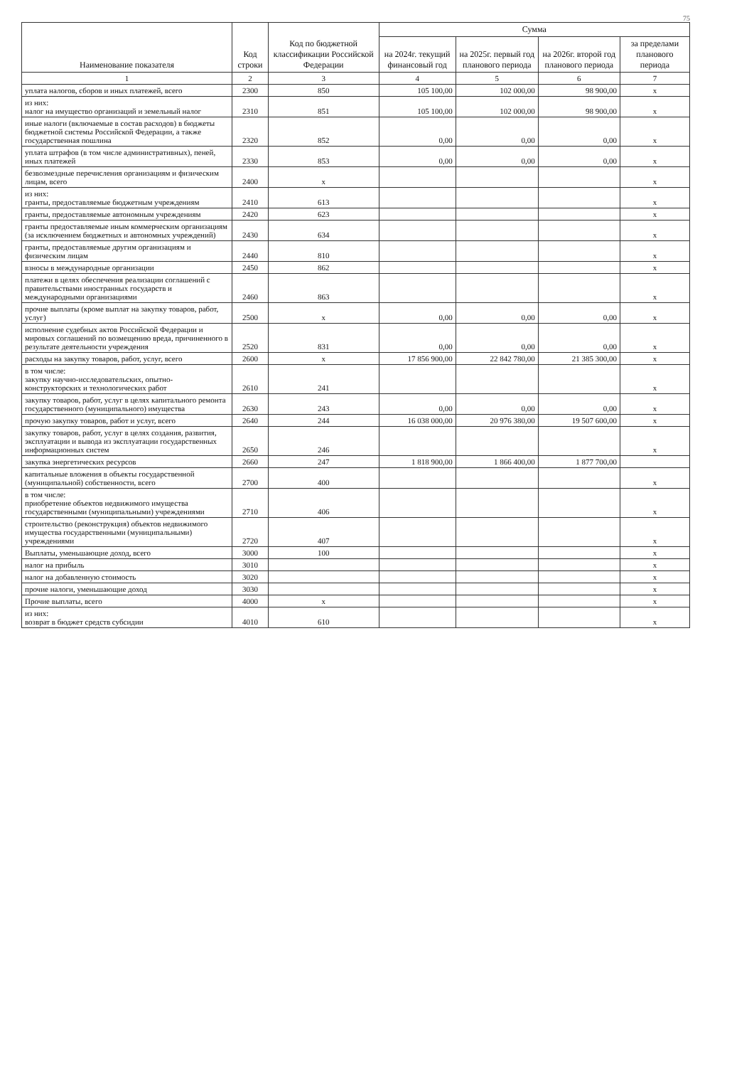75
| Наименование показателя | Код строки | Код по бюджетной классификации Российской Федерации | Сумма | | | |
| --- | --- | --- | --- | --- | --- | --- |
| | | | на 2024г. текущий финансовый год | на 2025г. первый год планового периода | на 2026г. второй год планового периода | за пределами планового периода |
| 1 | 2 | 3 | 4 | 5 | 6 | 7 |
| уплата налогов, сборов и иных платежей, всего | 2300 | 850 | 105 100,00 | 102 000,00 | 98 900,00 | x |
| из них: налог на имущество организаций и земельный налог | 2310 | 851 | 105 100,00 | 102 000,00 | 98 900,00 | x |
| иные налоги (включаемые в состав расходов) в бюджеты бюджетной системы Российской Федерации, а также государственная пошлина | 2320 | 852 | 0,00 | 0,00 | 0,00 | x |
| уплата штрафов (в том числе административных), пеней, иных платежей | 2330 | 853 | 0,00 | 0,00 | 0,00 | x |
| безвозмездные перечисления организациям и физическим лицам, всего | 2400 | x | | | | x |
| из них: гранты, предоставляемые бюджетным учреждениям | 2410 | 613 | | | | x |
| гранты, предоставляемые автономным учреждениям | 2420 | 623 | | | | x |
| гранты предоставляемые иным коммерческим организациям (за исключением бюджетных и автономных учреждений) | 2430 | 634 | | | | x |
| гранты, предоставляемые другим организациям и физическим лицам | 2440 | 810 | | | | x |
| взносы в международные организации | 2450 | 862 | | | | x |
| платежи в целях обеспечения реализации соглашений с правительствами иностранных государств и международными организациями | 2460 | 863 | | | | x |
| прочие выплаты (кроме выплат на закупку товаров, работ, услуг) | 2500 | x | 0,00 | 0,00 | 0,00 | x |
| исполнение судебных актов Российской Федерации и мировых соглашений по возмещению вреда, причиненного в результате деятельности учреждения | 2520 | 831 | 0,00 | 0,00 | 0,00 | x |
| расходы на закупку товаров, работ, услуг, всего | 2600 | x | 17 856 900,00 | 22 842 780,00 | 21 385 300,00 | x |
| в том числе: закупку научно-исследовательских, опытно-конструкторских и технологических работ | 2610 | 241 | | | | x |
| закупку товаров, работ, услуг в целях капитального ремонта государственного (муниципального) имущества | 2630 | 243 | 0,00 | 0,00 | 0,00 | x |
| прочую закупку товаров, работ и услуг, всего | 2640 | 244 | 16 038 000,00 | 20 976 380,00 | 19 507 600,00 | x |
| закупку товаров, работ, услуг в целях создания, развития, эксплуатации и вывода из эксплуатации государственных информационных систем | 2650 | 246 | | | | x |
| закупка энергетических ресурсов | 2660 | 247 | 1 818 900,00 | 1 866 400,00 | 1 877 700,00 | |
| капитальные вложения в объекты государственной (муниципальной) собственности, всего | 2700 | 400 | | | | x |
| в том числе: приобретение объектов недвижимого имущества государственными (муниципальными) учреждениями | 2710 | 406 | | | | x |
| строительство (реконструкция) объектов недвижимого имущества государственными (муниципальными) учреждениями | 2720 | 407 | | | | x |
| Выплаты, уменьшающие доход, всего | 3000 | 100 | | | | x |
| налог на прибыль | 3010 | | | | | x |
| налог на добавленную стоимость | 3020 | | | | | x |
| прочие налоги, уменьшающие доход | 3030 | | | | | x |
| Прочие выплаты, всего | 4000 | x | | | | x |
| из них: возврат в бюджет средств субсидии | 4010 | 610 | | | | x |